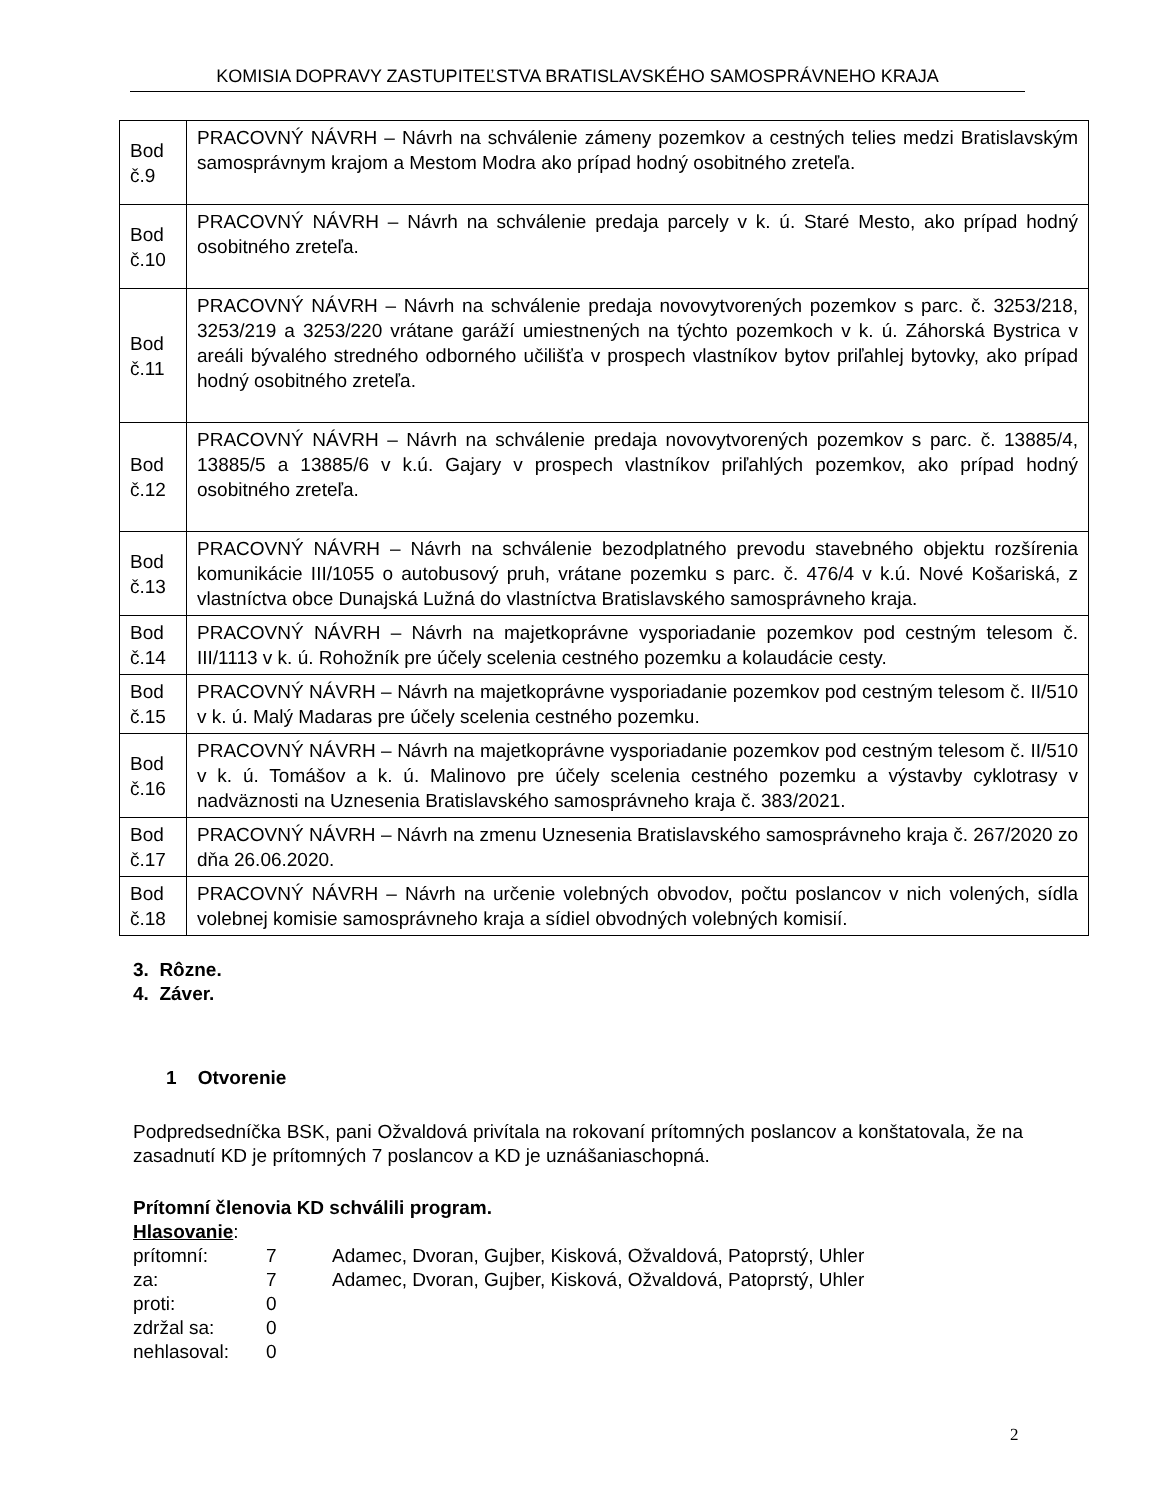KOMISIA DOPRAVY ZASTUPITEĽSTVA BRATISLAVSKÉHO SAMOSPRÁVNEHO KRAJA
| Bod č.9 | PRACOVNÝ NÁVRH – Návrh na schválenie zámeny pozemkov a cestných telies medzi Bratislavským samosprávnym krajom a Mestom Modra ako prípad hodný osobitného zreteľa. |
| Bod č.10 | PRACOVNÝ NÁVRH – Návrh na schválenie predaja parcely v k. ú. Staré Mesto, ako prípad hodný osobitného zreteľa. |
| Bod č.11 | PRACOVNÝ NÁVRH – Návrh na schválenie predaja novovytvorených pozemkov s parc. č. 3253/218, 3253/219 a 3253/220 vrátane garáží umiestnených na týchto pozemkoch v k. ú. Záhorská Bystrica v areáli bývalého stredného odborného učilišťa v prospech vlastníkov bytov priľahlej bytovky, ako prípad hodný osobitného zreteľa. |
| Bod č.12 | PRACOVNÝ NÁVRH – Návrh na schválenie predaja novovytvorených pozemkov s parc. č. 13885/4, 13885/5 a 13885/6 v k.ú. Gajary v prospech vlastníkov priľahlých pozemkov, ako prípad hodný osobitného zreteľa. |
| Bod č.13 | PRACOVNÝ NÁVRH – Návrh na schválenie bezodplatného prevodu stavebného objektu rozšírenia komunikácie III/1055 o autobusový pruh, vrátane pozemku s parc. č. 476/4 v k.ú. Nové Košariská, z vlastníctva obce Dunajská Lužná do vlastníctva Bratislavského samosprávneho kraja. |
| Bod č.14 | PRACOVNÝ NÁVRH – Návrh na majetkoprávne vysporiadanie pozemkov pod cestným telesom č. III/1113 v k. ú. Rohožník pre účely scelenia cestného pozemku a kolaudácie cesty. |
| Bod č.15 | PRACOVNÝ NÁVRH – Návrh na majetkoprávne vysporiadanie pozemkov pod cestným telesom č. II/510 v k. ú. Malý Madaras pre účely scelenia cestného pozemku. |
| Bod č.16 | PRACOVNÝ NÁVRH – Návrh na majetkoprávne vysporiadanie pozemkov pod cestným telesom č. II/510 v k. ú. Tomášov a k. ú. Malinovo pre účely scelenia cestného pozemku a výstavby cyklotrasy v nadväznosti na Uznesenia Bratislavského samosprávneho kraja č. 383/2021. |
| Bod č.17 | PRACOVNÝ NÁVRH – Návrh na zmenu Uznesenia Bratislavského samosprávneho kraja č. 267/2020 zo dňa 26.06.2020. |
| Bod č.18 | PRACOVNÝ NÁVRH – Návrh na určenie volebných obvodov, počtu poslancov v nich volených, sídla volebnej komisie samosprávneho kraja a sídiel obvodných volebných komisií. |
3. Rôzne.
4. Záver.
1 Otvorenie
Podpredsedníčka BSK, pani Ožvaldová privítala na rokovaní prítomných poslancov a konštatovala, že na zasadnutí KD je prítomných 7 poslancov a KD je uznášaniaschopná.
Prítomní členovia KD schválili program.
Hlasovanie:
| prítomní: | 7 | Adamec, Dvoran, Gujber, Kisková, Ožvaldová, Patoprstý, Uhler |
| za: | 7 | Adamec, Dvoran, Gujber, Kisková, Ožvaldová, Patoprstý, Uhler |
| proti: | 0 | |
| zdržal sa: | 0 | |
| nehlasoval: | 0 | |
2